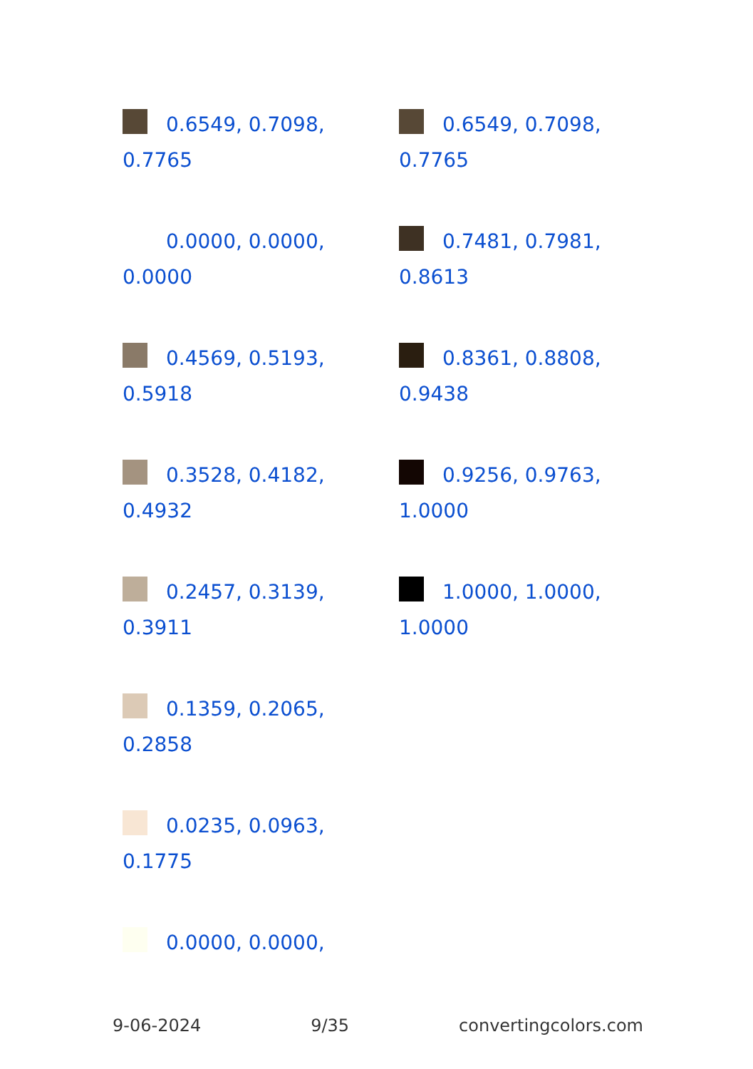0.6549, 0.7098,
0.7765
0.0000, 0.0000,
0.0000
0.4569, 0.5193,
0.5918
0.3528, 0.4182,
0.4932
0.2457, 0.3139,
0.3911
0.1359, 0.2065,
0.2858
0.0235, 0.0963,
0.1775
0.0000, 0.0000,
0.6549, 0.7098,
0.7765
0.7481, 0.7981,
0.8613
0.8361, 0.8808,
0.9438
0.9256, 0.9763,
1.0000
1.0000, 1.0000,
1.0000
9-06-2024 9/35 convertingcolors.com